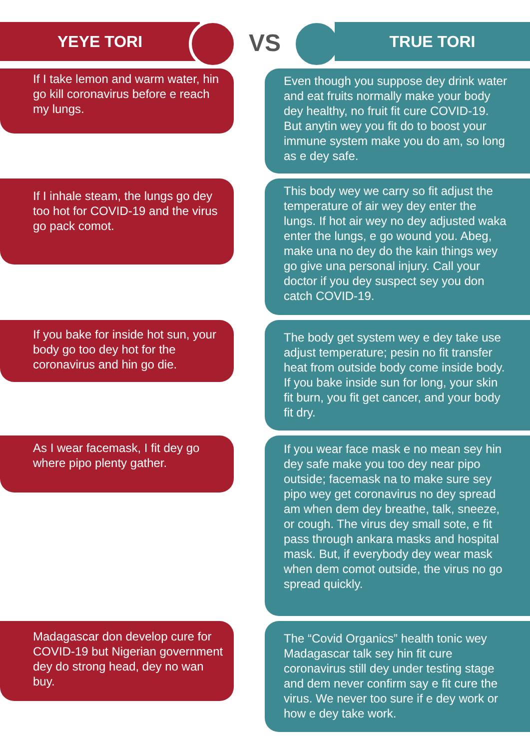YEYE TORI VS TRUE TORI
If I take lemon and warm water, hin go kill coronavirus before e reach my lungs.
Even though you suppose dey drink water and eat fruits normally make your body dey healthy, no fruit fit cure COVID-19. But anytin wey you fit do to boost your immune system make you do am, so long as e dey safe.
If I inhale steam, the lungs go dey too hot for COVID-19 and the virus go pack comot.
This body wey we carry so fit adjust the temperature of air wey dey enter the lungs. If hot air wey no dey adjusted waka enter the lungs, e go wound you. Abeg, make una no dey do the kain things wey go give una personal injury. Call your doctor if you dey suspect sey you don catch COVID-19.
If you bake for inside hot sun, your body go too dey hot for the coronavirus and hin go die.
The body get system wey e dey take use adjust temperature; pesin no fit transfer heat from outside body come inside body. If you bake inside sun for long, your skin fit burn, you fit get cancer, and your body fit dry.
As I wear facemask, I fit dey go where pipo plenty gather.
If you wear face mask e no mean sey hin dey safe make you too dey near pipo outside; facemask na to make sure sey pipo wey get coronavirus no dey spread am when dem dey breathe, talk, sneeze, or cough. The virus dey small sote, e fit pass through ankara masks and hospital mask. But, if everybody dey wear mask when dem comot outside, the virus no go spread quickly.
Madagascar don develop cure for COVID-19 but Nigerian government dey do strong head, dey no wan buy.
The “Covid Organics” health tonic wey Madagascar talk sey hin fit cure coronavirus still dey under testing stage and dem never confirm say e fit cure the virus. We never too sure if e dey work or how e dey take work.